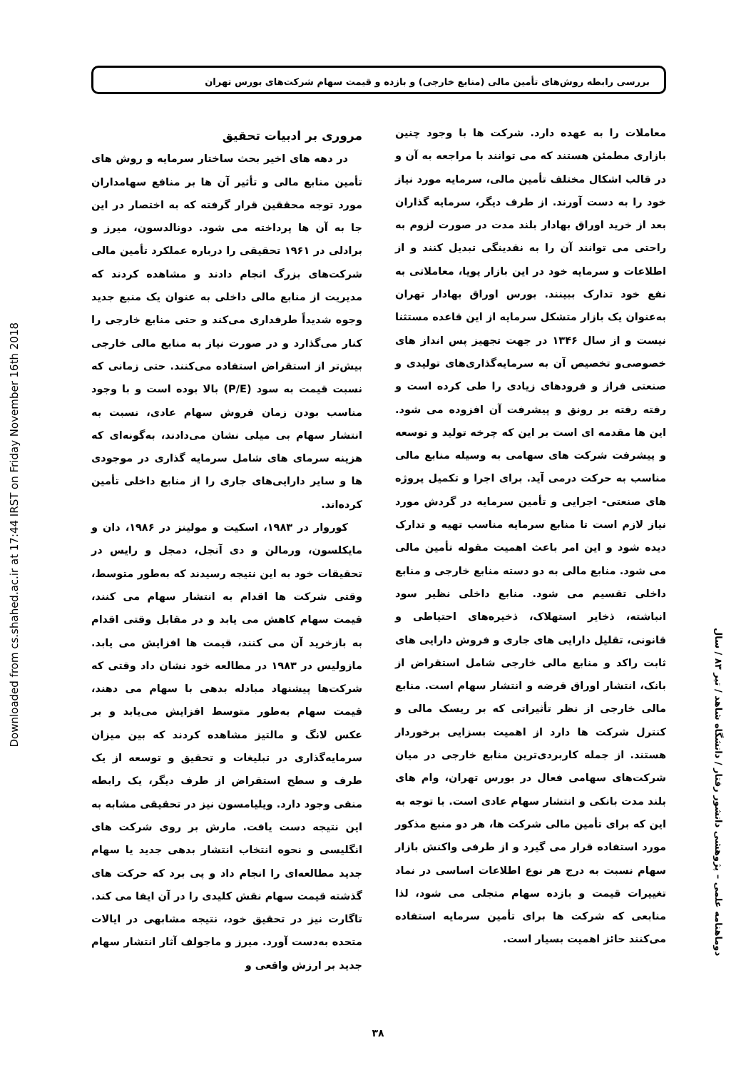بررسی رابطه روش‌های تأمین مالی (منابع خارجی) و بازده و قیمت سهام شرکت‌های بورس تهران
Downloaded from cs.shahed.ac.ir at 17:44 IRST on Friday November 16th 2018
معاملات را به عهده دارد. شرکت ها با وجود چنین بازاری مطمئن هستند که می توانند با مراجعه به آن و در قالب اشکال مختلف تأمین مالی، سرمایه مورد نیاز خود را به دست آورند. از طرف دیگر، سرمایه گذاران بعد از خرید اوراق بهادار بلند مدت در صورت لزوم به راحتی می توانند آن را به نقدینگی تبدیل کنند و از اطلاعات و سرمایه خود در این بازار پویا، معاملاتی به نفع خود تدارک ببینند. بورس اوراق بهادار تهران به‌عنوان یک بازار متشکل سرمایه از این قاعده مستثنا نیست و از سال ۱۳۴۶ در جهت تجهیز پس انداز های خصوصی‌و تخصیص آن به سرمایه‌گذاری‌های تولیدی و صنعتی فراز و فرودهای زیادی را طی کرده است و رفته رفته بر رونق و پیشرفت آن افزوده می شود. این ها مقدمه ای است بر این که چرخه تولید و توسعه و پیشرفت شرکت های سهامی به وسیله منابع مالی مناسب به حرکت درمی آید. برای اجرا و تکمیل پروژه های صنعتی- اجرایی و تأمین سرمایه در گردش مورد نیاز لازم است تا منابع سرمایه مناسب تهیه و تدارک دیده شود و این امر باعث اهمیت مقوله تأمین مالی می شود. منابع مالی به دو دسته منابع خارجی و منابع داخلی تقسیم می شود. منابع داخلی نظیر سود انباشته، ذخایر استهلاک، ذخیره‌های احتیاطی و قانونی، تقلیل دارایی های جاری و فروش دارایی های ثابت راکد و منابع مالی خارجی شامل استقراض از بانک، انتشار اوراق قرضه و انتشار سهام است. منابع مالی خارجی از نظر تأثیراتی که بر ریسک مالی و کنترل شرکت ها دارد از اهمیت بسزایی برخوردار هستند. از جمله کاربردی‌ترین منابع خارجی در میان شرکت‌های سهامی فعال در بورس تهران، وام های بلند مدت بانکی و انتشار سهام عادی است. با توجه به این که برای تأمین مالی شرکت ها، هر دو منبع مذکور مورد استفاده قرار می گیرد و از طرفی واکنش بازار سهام نسبت به درج هر نوع اطلاعات اساسی در نماد تغییرات قیمت و بازده سهام متجلی می شود، لذا منابعی که شرکت ها برای تأمین سرمایه استفاده می‌کنند حائز اهمیت بسیار است.
مروری بر ادبیات تحقیق
در دهه های اخیر بحث ساختار سرمایه و روش های تأمین منابع مالی و تأثیر آن ها بر منافع سهامداران مورد توجه محققین قرار گرفته که به اختصار در این جا به آن ها پرداخته می شود. دونالدسون، میرز و برادلی در ۱۹۶۱ تحقیقی را درباره عملکرد تأمین مالی شرکت‌های بزرگ انجام دادند و مشاهده کردند که مدیریت از منابع مالی داخلی به عنوان یک منبع جدید وجوه شدیداً طرفداری می‌کند و حتی منابع خارجی را کنار می‌گذارد و در صورت نیاز به منابع مالی خارجی بیش‌تر از استقراض استفاده می‌کنند. حتی زمانی که نسبت قیمت به سود (P/E) بالا بوده است و با وجود مناسب بودن زمان فروش سهام عادی، نسبت به انتشار سهام بی میلی نشان می‌دادند، به‌گونه‌ای که هزینه سرمای های شامل سرمایه گذاری در موجودی ها و سایر دارایی‌های جاری را از منابع داخلی تأمین کرده‌اند.
کوروار در ۱۹۸۳، اسکیت و مولینز در ۱۹۸۶، دان و مایکلسون، ورمالن و دی آنجل، دمجل و رایس در تحقیقات خود به این نتیجه رسیدند که به‌طور متوسط، وقتی شرکت ها اقدام به انتشار سهام می کنند، قیمت سهام کاهش می یابد و در مقابل وقتی اقدام به بازخرید آن می کنند، قیمت ها افزایش می یابد. مازولیس در ۱۹۸۳ در مطالعه خود نشان داد وقتی که شرکت‌ها پیشنهاد مبادله بدهی با سهام می دهند، قیمت سهام به‌طور متوسط افزایش می‌یابد و بر عکس لانگ و مالتیز مشاهده کردند که بین میزان سرمایه‌گذاری در تبلیغات و تحقیق و توسعه از یک طرف و سطح استقراض از طرف دیگر، یک رابطه منفی وجود دارد. ویلیامسون نیز در تحقیقی مشابه به این نتیجه دست یافت. مارش بر روی شرکت های انگلیسی و نحوه انتخاب انتشار بدهی جدید یا سهام جدید مطالعه‌ای را انجام داد و پی برد که حرکت های گذشته قیمت سهام نقش کلیدی را در آن ایفا می کند. تاگارت نیز در تحقیق خود، نتیجه مشابهی در ایالات متحده به‌دست آورد. میرز و ماجولف آثار انتشار سهام جدید بر ارزش واقعی و
دوماهنامه علمی – پژوهشی دانشور رفتار / دانشگاه شاهد / تیر ۸۳ / سال
۳۸